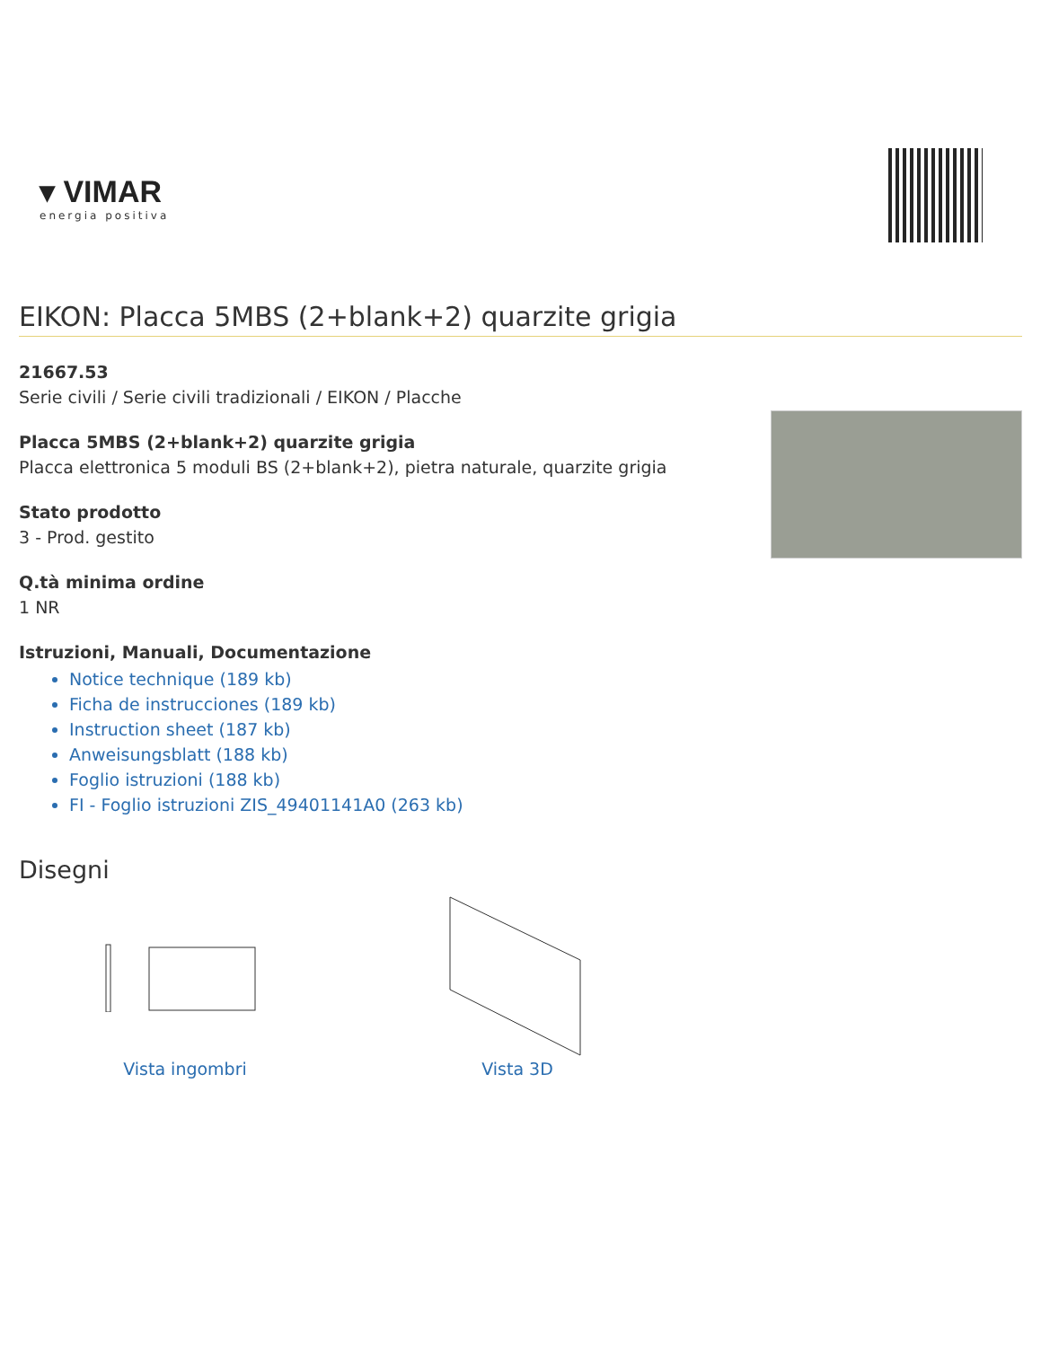▾ VIMAR
energia positiva
EIKON: Placca 5MBS (2+blank+2) quarzite grigia
21667.53
Serie civili / Serie civili tradizionali / EIKON / Placche
Placca 5MBS (2+blank+2) quarzite grigia
Placca elettronica 5 moduli BS (2+blank+2), pietra naturale, quarzite grigia
Stato prodotto
3 - Prod. gestito
Q.tà minima ordine
1 NR
Istruzioni, Manuali, Documentazione
Notice technique (189 kb)
Ficha de instrucciones (189 kb)
Instruction sheet (187 kb)
Anweisungsblatt (188 kb)
Foglio istruzioni (188 kb)
FI - Foglio istruzioni ZIS_49401141A0 (263 kb)
Disegni
Vista ingombri Vista 3D